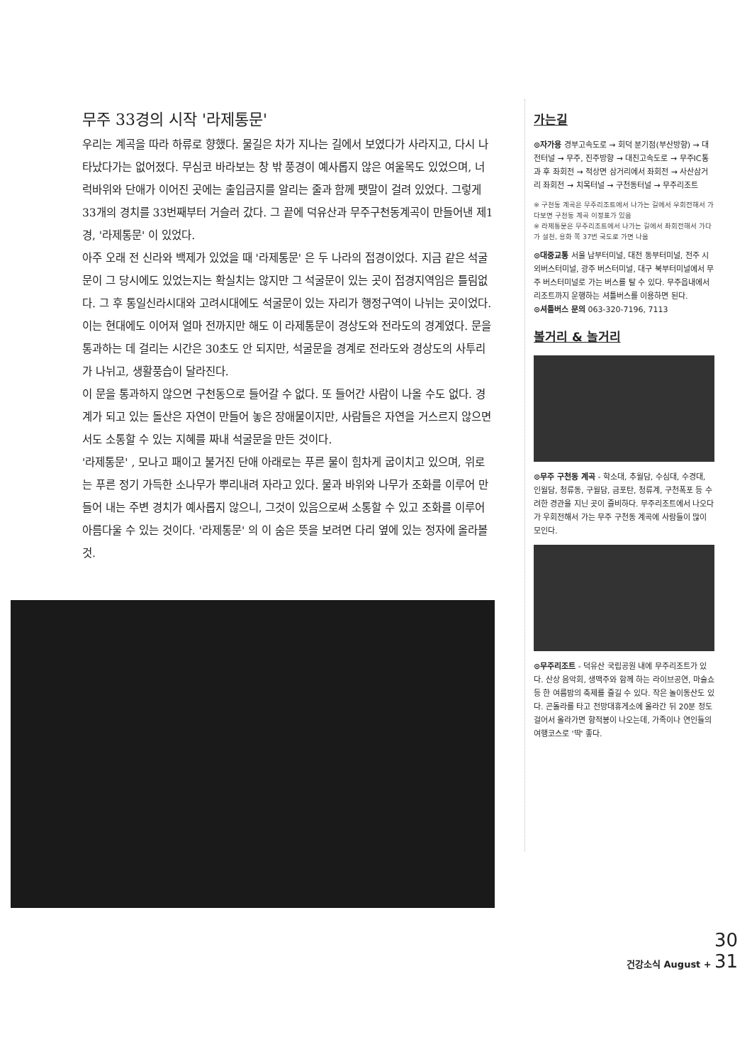무주 33경의 시작 '라제통문'
우리는 계곡을 따라 하류로 향했다. 물길은 차가 지나는 길에서 보였다가 사라지고, 다시 나타났다가는 없어졌다. 무심코 바라보는 창 밖 풍경이 예사롭지 않은 여울목도 있었으며, 너럭바위와 단애가 이어진 곳에는 출입금지를 알리는 줄과 함께 팻말이 걸려 있었다. 그렇게 33개의 경치를 33번째부터 거슬러 갔다. 그 끝에 덕유산과 무주구천동계곡이 만들어낸 제1경, '라제통문' 이 있었다.
아주 오래 전 신라와 백제가 있었을 때 '라제통문' 은 두 나라의 접경이었다. 지금 같은 석굴문이 그 당시에도 있었는지는 확실치는 않지만 그 석굴문이 있는 곳이 접경지역임은 틀림없다. 그 후 통일신라시대와 고려시대에도 석굴문이 있는 자리가 행정구역이 나뉘는 곳이었다. 이는 현대에도 이어져 얼마 전까지만 해도 이 라제통문이 경상도와 전라도의 경계였다. 문을 통과하는 데 걸리는 시간은 30초도 안 되지만, 석굴문을 경계로 전라도와 경상도의 사투리가 나뉘고, 생활풍습이 달라진다.
이 문을 통과하지 않으면 구천동으로 들어갈 수 없다. 또 들어간 사람이 나올 수도 없다. 경계가 되고 있는 돌산은 자연이 만들어 놓은 장애물이지만, 사람들은 자연을 거스르지 않으면서도 소통할 수 있는 지혜를 짜내 석굴문을 만든 것이다.
'라제통문' , 모나고 패이고 불거진 단애 아래로는 푸른 물이 힘차게 굽이치고 있으며, 위로는 푸른 정기 가득한 소나무가 뿌리내려 자라고 있다. 물과 바위와 나무가 조화를 이루어 만들어 내는 주변 경치가 예사롭지 않으니, 그것이 있음으로써 소통할 수 있고 조화를 이루어 아름다울 수 있는 것이다. '라제통문' 의 이 숨은 뜻을 보려면 다리 옆에 있는 정자에 올라볼 것.
가는길
⊙자가용 경부고속도로 → 회덕 분기점(부산방향) → 대전터널 → 무주, 진주방향 → 대진고속도로 → 무주IC통과 후 좌회전 → 적상면 삼거리에서 좌회전 → 사산삼거리 좌회전 → 치목터널 → 구천동터널 → 무주리조트
※ 구천동 계곡은 무주리조트에서 나가는 길에서 우회전해서 가다보면 구천동 계곡 이정표가 있음
※ 라제통문은 무주리조트에서 나가는 길에서 좌회전해서 가다가 설천, 용화 쪽 37번 국도로 가면 나옴
⊙대중교통 서울 남부터미널, 대전 동부터미널, 전주 시외버스터미널, 광주 버스터미널, 대구 북부터미널에서 무주 버스터미널로 가는 버스를 탈 수 있다. 무주읍내에서 리조트까지 운행하는 셔틀버스를 이용하면 된다.
⊙셔틀버스 문의 063-320-7196, 7113
볼거리 & 놀거리
⊙무주 구천동 계곡 - 학소대, 추월담, 수심대, 수경대, 인월담, 청류동, 구월담, 금포탄, 청류계, 구천폭포 등 수려한 경관을 지닌 곳이 즐비하다. 무주리조트에서 나오다가 우회전해서 가는 무주 구천동 계곡에 사람들이 많이 모인다.
⊙무주리조트 - 덕유산 국립공원 내에 무주리조트가 있다. 산상 음악회, 생맥주와 함께 하는 라이브공연, 마술쇼 등 한 여름밤의 축제를 즐길 수 있다. 작은 놀이동산도 있다. 곤돌라를 타고 전망대휴게소에 올라간 뒤 20분 정도 걸어서 올라가면 향적봉이 나오는데, 가족이나 연인들의 여행코스로 '딱' 좋다.
30
건강소식 August + 31